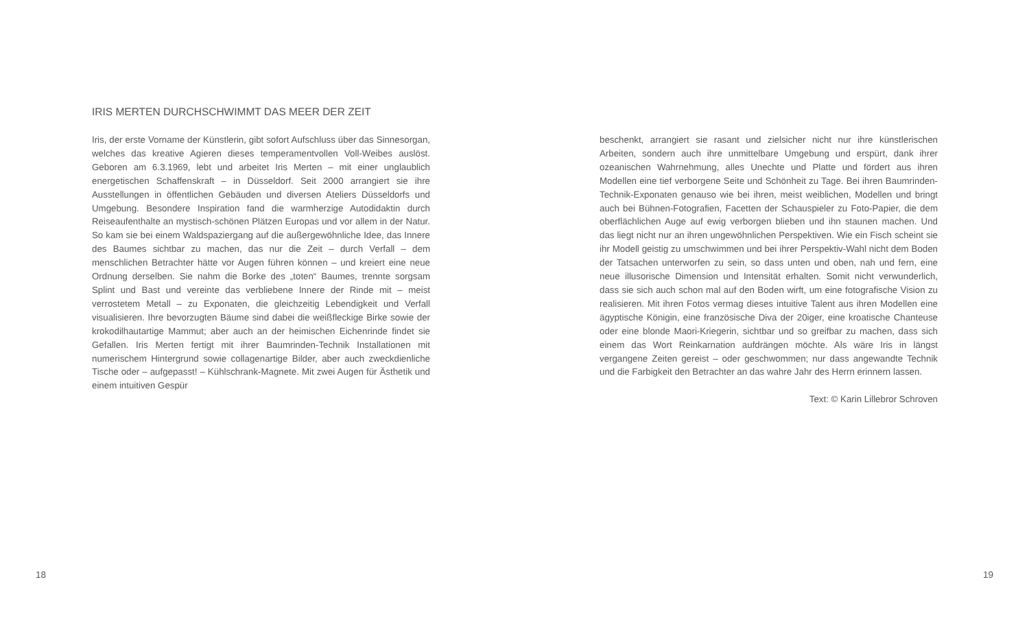IRIS MERTEN DURCHSCHWIMMT DAS MEER DER ZEIT
Iris, der erste Vorname der Künstlerin, gibt sofort Aufschluss über das Sinnesorgan, welches das kreative Agieren dieses temperament­vollen Voll-Weibes auslöst. Geboren am 6.3.1969, lebt und arbeitet Iris Merten – mit einer unglaublich energetischen Schaffenskraft – in Düsseldorf. Seit 2000 arrangiert sie ihre Ausstellungen in öffentlichen Gebäuden und diversen Ateliers Düsseldorfs und Umgebung. Besondere Inspiration fand die warmherzige Autodidaktin durch Reiseaufenthalte an mystisch-schönen Plätzen Europas und vor allem in der Natur. So kam sie bei einem Waldspaziergang auf die außergewöhn­liche Idee, das Innere des Baumes sichtbar zu machen, das nur die Zeit – durch Verfall – dem menschlichen Betrachter hätte vor Augen führen können – und kreiert eine neue Ordnung derselben. Sie nahm die Borke des „toten“ Baumes, trennte sorgsam Splint und Bast und vereinte das verbliebene Innere der Rinde mit – meist verrostetem Metall – zu Exponaten, die gleichzeitig Lebendigkeit und Verfall visualisieren. Ihre bevorzugten Bäume sind dabei die weißfleckige Birke sowie der krokodilhautartige Mammut; aber auch an der heimischen Eichenrinde findet sie Gefallen. Iris Merten fertigt mit ihrer Baumrinden-Technik Installationen mit numerischem Hintergrund sowie collagenartige Bilder, aber auch zweckdienliche Tische oder – aufgepasst! – Kühlschrank-Magnete. Mit zwei Augen für Ästhetik und einem intuitiven Gespür
beschenkt, arrangiert sie rasant und zielsicher nicht nur ihre künst­lerischen Arbeiten, sondern auch ihre unmittelbare Umgebung und erspürt, dank ihrer ozeanischen Wahrnehmung, alles Unechte und Platte und fördert aus ihren Modellen eine tief verborgene Seite und Schönheit zu Tage. Bei ihren Baumrinden-Technik-Exponaten genauso wie bei ihren, meist weiblichen, Modellen und bringt auch bei Bühnen-Fotografien, Facetten der Schauspieler zu Foto-Papier, die dem oberflächlichen Auge auf ewig verborgen blieben und ihn staunen machen. Und das liegt nicht nur an ihren ungewöhnlichen Perspektiven. Wie ein Fisch scheint sie ihr Modell geistig zu umschwimmen und bei ihrer Perspektiv-Wahl nicht dem Boden der Tatsachen unterworfen zu sein, so dass unten und oben, nah und fern, eine neue illusorische Dimen­sion und Intensität erhalten. Somit nicht verwunderlich, dass sie sich auch schon mal auf den Boden wirft, um eine fotografische Vision zu realisieren. Mit ihren Fotos vermag dieses intuitive Talent aus ihren Mo­dellen eine ägyptische Königin, eine französische Diva der 20iger, eine kroatische Chanteuse oder eine blonde Maori-Kriegerin, sichtbar und so greifbar zu machen, dass sich einem das Wort Reinkarnation auf­drängen möchte. Als wäre Iris in längst vergangene Zeiten gereist – oder geschwommen; nur dass angewandte Technik und die Farbigkeit den Betrachter an das wahre Jahr des Herrn erinnern lassen.
Text: © Karin Lillebror Schroven
18 19